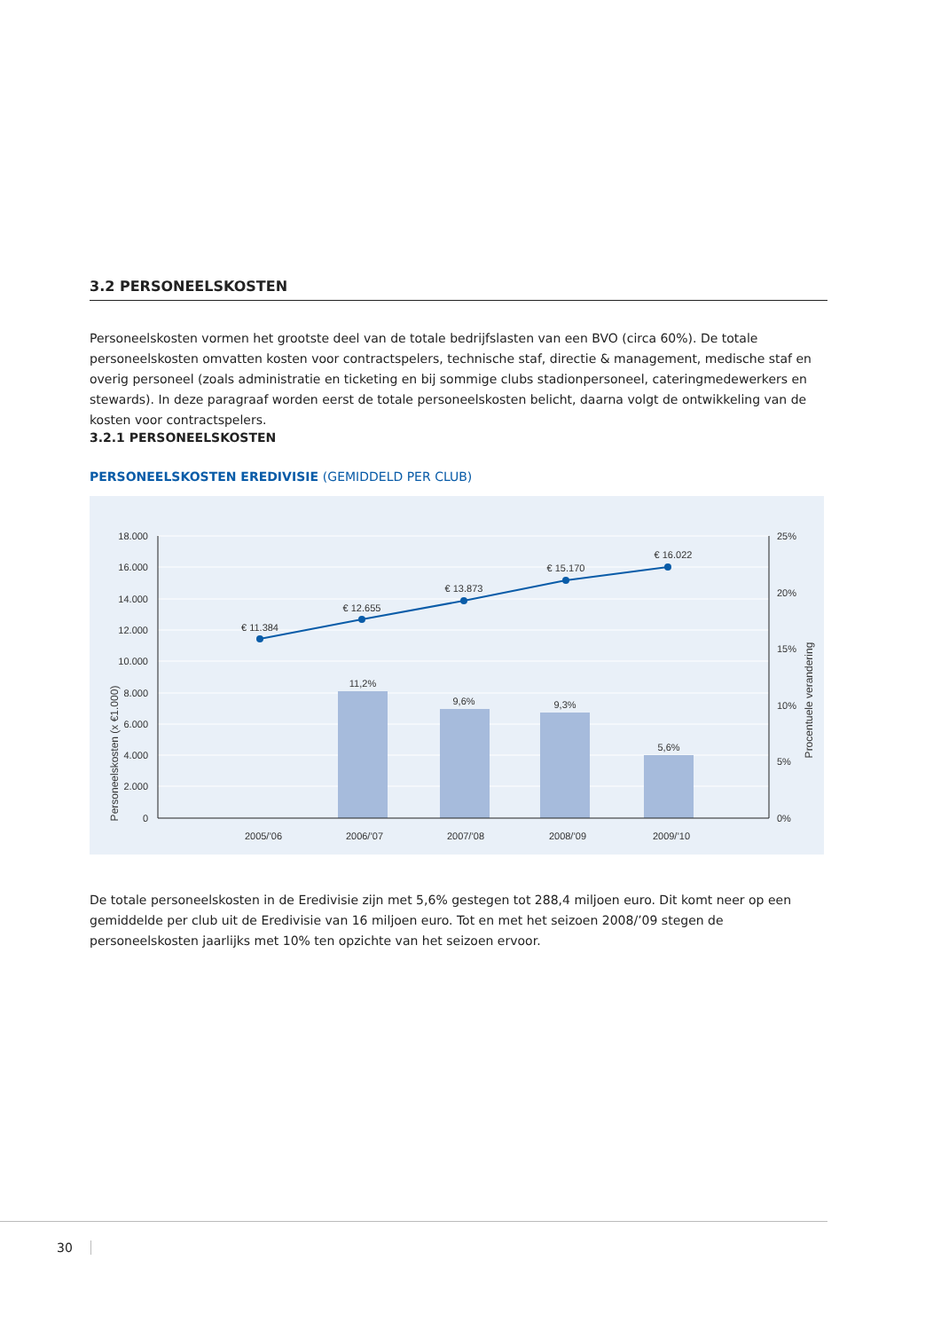3.2 PERSONEELSKOSTEN
Personeelskosten vormen het grootste deel van de totale bedrijfslasten van een BVO (circa 60%). De totale personeelskosten omvatten kosten voor contractspelers, technische staf, directie & management, medische staf en overig personeel (zoals administratie en ticketing en bij sommige clubs stadionpersoneel, cateringmedewerkers en stewards). In deze paragraaf worden eerst de totale personeelskosten belicht, daarna volgt de ontwikkeling van de kosten voor contractspelers.
3.2.1 PERSONEELSKOSTEN
PERSONEELSKOSTEN EREDIVISIE (GEMIDDELD PER CLUB)
18.000
16.000
14.000
12.000
10.000
8.000
6.000
4.000
2.000
0
25%
20%
15%
10%
5%
0%
€ 11.384
€ 12.655
€ 13.873
€ 15.170
€ 16.022
11,2%
9,6%
9,3%
5,6%
2005/’06
2006/’07
2007/’08
2008/’09
2009/’10
Personeelskosten (x €1.000)
Procentuele verandering
De totale personeelskosten in de Eredivisie zijn met 5,6% gestegen tot 288,4 miljoen euro. Dit komt neer op een gemiddelde per club uit de Eredivisie van 16 miljoen euro. Tot en met het seizoen 2008/’09 stegen de personeelskosten jaarlijks met 10% ten opzichte van het seizoen ervoor.
30